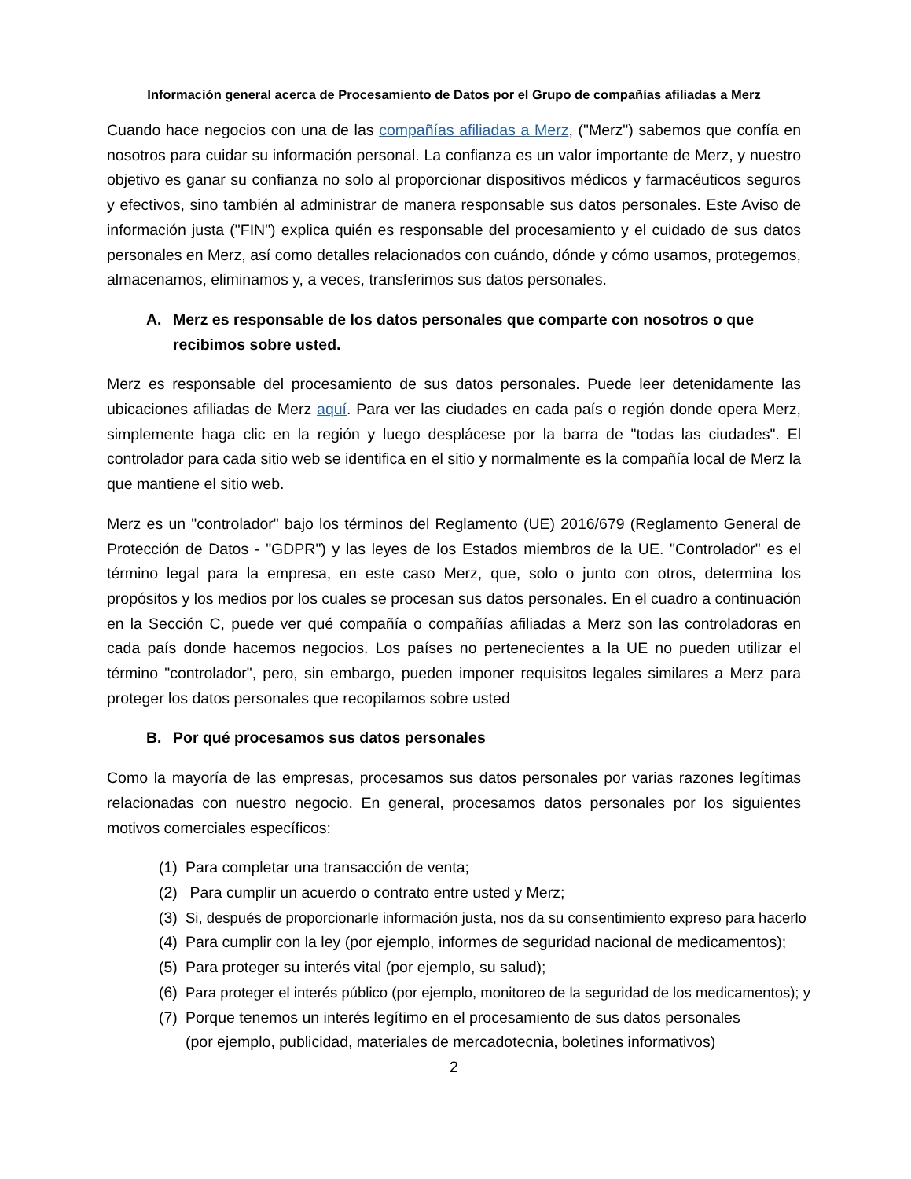Información general acerca de Procesamiento de Datos por el Grupo de compañías afiliadas a Merz
Cuando hace negocios con una de las compañías afiliadas a Merz, ("Merz") sabemos que confía en nosotros para cuidar su información personal. La confianza es un valor importante de Merz, y nuestro objetivo es ganar su confianza no solo al proporcionar dispositivos médicos y farmacéuticos seguros y efectivos, sino también al administrar de manera responsable sus datos personales. Este Aviso de información justa ("FIN") explica quién es responsable del procesamiento y el cuidado de sus datos personales en Merz, así como detalles relacionados con cuándo, dónde y cómo usamos, protegemos, almacenamos, eliminamos y, a veces, transferimos sus datos personales.
A. Merz es responsable de los datos personales que comparte con nosotros o que recibimos sobre usted.
Merz es responsable del procesamiento de sus datos personales. Puede leer detenidamente las ubicaciones afiliadas de Merz aquí. Para ver las ciudades en cada país o región donde opera Merz, simplemente haga clic en la región y luego desplácese por la barra de "todas las ciudades". El controlador para cada sitio web se identifica en el sitio y normalmente es la compañía local de Merz la que mantiene el sitio web.
Merz es un "controlador" bajo los términos del Reglamento (UE) 2016/679 (Reglamento General de Protección de Datos - "GDPR") y las leyes de los Estados miembros de la UE. "Controlador" es el término legal para la empresa, en este caso Merz, que, solo o junto con otros, determina los propósitos y los medios por los cuales se procesan sus datos personales. En el cuadro a continuación en la Sección C, puede ver qué compañía o compañías afiliadas a Merz son las controladoras en cada país donde hacemos negocios. Los países no pertenecientes a la UE no pueden utilizar el término "controlador", pero, sin embargo, pueden imponer requisitos legales similares a Merz para proteger los datos personales que recopilamos sobre usted
B. Por qué procesamos sus datos personales
Como la mayoría de las empresas, procesamos sus datos personales por varias razones legítimas relacionadas con nuestro negocio. En general, procesamos datos personales por los siguientes motivos comerciales específicos:
(1) Para completar una transacción de venta;
(2) Para cumplir un acuerdo o contrato entre usted y Merz;
(3) Si, después de proporcionarle información justa, nos da su consentimiento expreso para hacerlo
(4) Para cumplir con la ley (por ejemplo, informes de seguridad nacional de medicamentos);
(5) Para proteger su interés vital (por ejemplo, su salud);
(6) Para proteger el interés público (por ejemplo, monitoreo de la seguridad de los medicamentos); y
(7) Porque tenemos un interés legítimo en el procesamiento de sus datos personales
(por ejemplo, publicidad, materiales de mercadotecnia, boletines informativos)
2